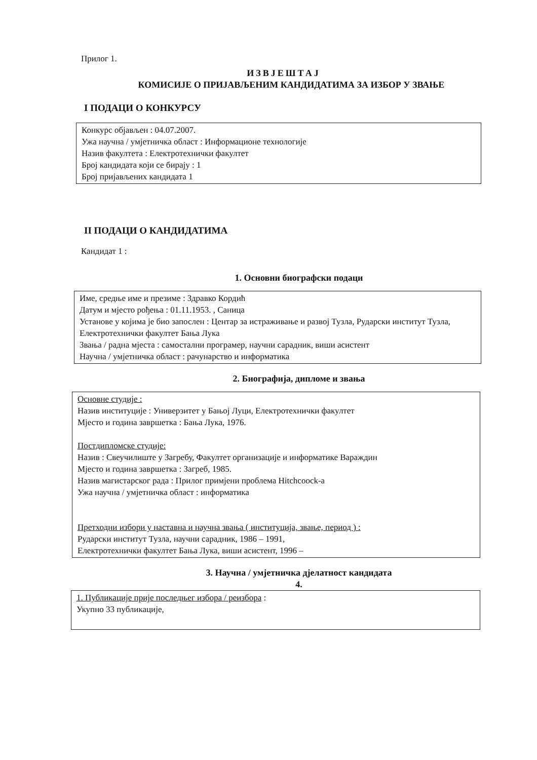Прилог 1.
ИЗВЈЕШТАЈ
КОМИСИЈЕ О ПРИЈАВЉЕНИМ КАНДИДАТИМА ЗА ИЗБОР У ЗВАЊЕ
I ПОДАЦИ О КОНКУРСУ
Конкурс објављен : 04.07.2007.
Ужа научна / умјетничка област : Информационе технологије
Назив факултета : Електротехнички факултет
Број кандидата који се бирају : 1
Број пријављених кандидата 1
II ПОДАЦИ О КАНДИДАТИМА
Кандидат 1 :
1. Основни биографски подаци
Име, средње име и презиме : Здравко Кордић
Датум и мјесто рођења : 01.11.1953. , Саница
Установе у којима је био запослен : Центар за истраживање и развој Тузла, Рударски институт Тузла, Електротехнички факултет Бања Лука
Звања / радна мјеста : самостални програмер, научни сарадник, виши асистент
Научна / умјетничка област : рачунарство и информатика
2. Биографија, дипломе и звања
Основне студије :
Назив институције : Универзитет у Бањој Луци, Електротехнички факултет
Мјесто и година завршетка : Бања Лука, 1976.
Постдипломске студије:
Назив : Свеучилиште у Загребу, Факултет организације и информатике Вараждин
Мјесто и година завршетка : Загреб, 1985.
Назив магистарског рада : Прилог примјени проблема Hitchcoock-а
Ужа научна / умјетничка област : информатика
Претходни избори у наставна и научна звања ( институција, звање, период ) :
Рударски институт Тузла, научни сарадник, 1986 – 1991,
Електротехнички факултет Бања Лука, виши асистент, 1996 –
3. Научна / умјетничка дјелатност кандидата
4.
1. Публикације прије последњег избора / реизбора :
Укупно 33 публикације,